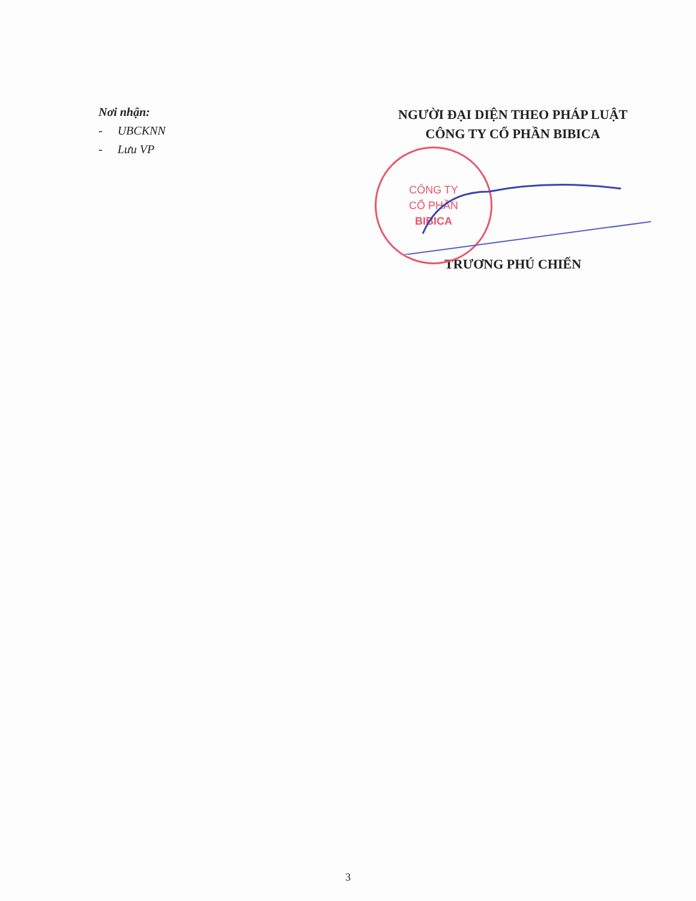Nơi nhận:
- UBCKNN
- Lưu VP
NGƯỜI ĐẠI DIỆN THEO PHÁP LUẬT
CÔNG TY CỔ PHẦN BIBICA
CÔNG TY
CỔ PHẦN
BIBICA
TRƯƠNG PHÚ CHIẾN
3